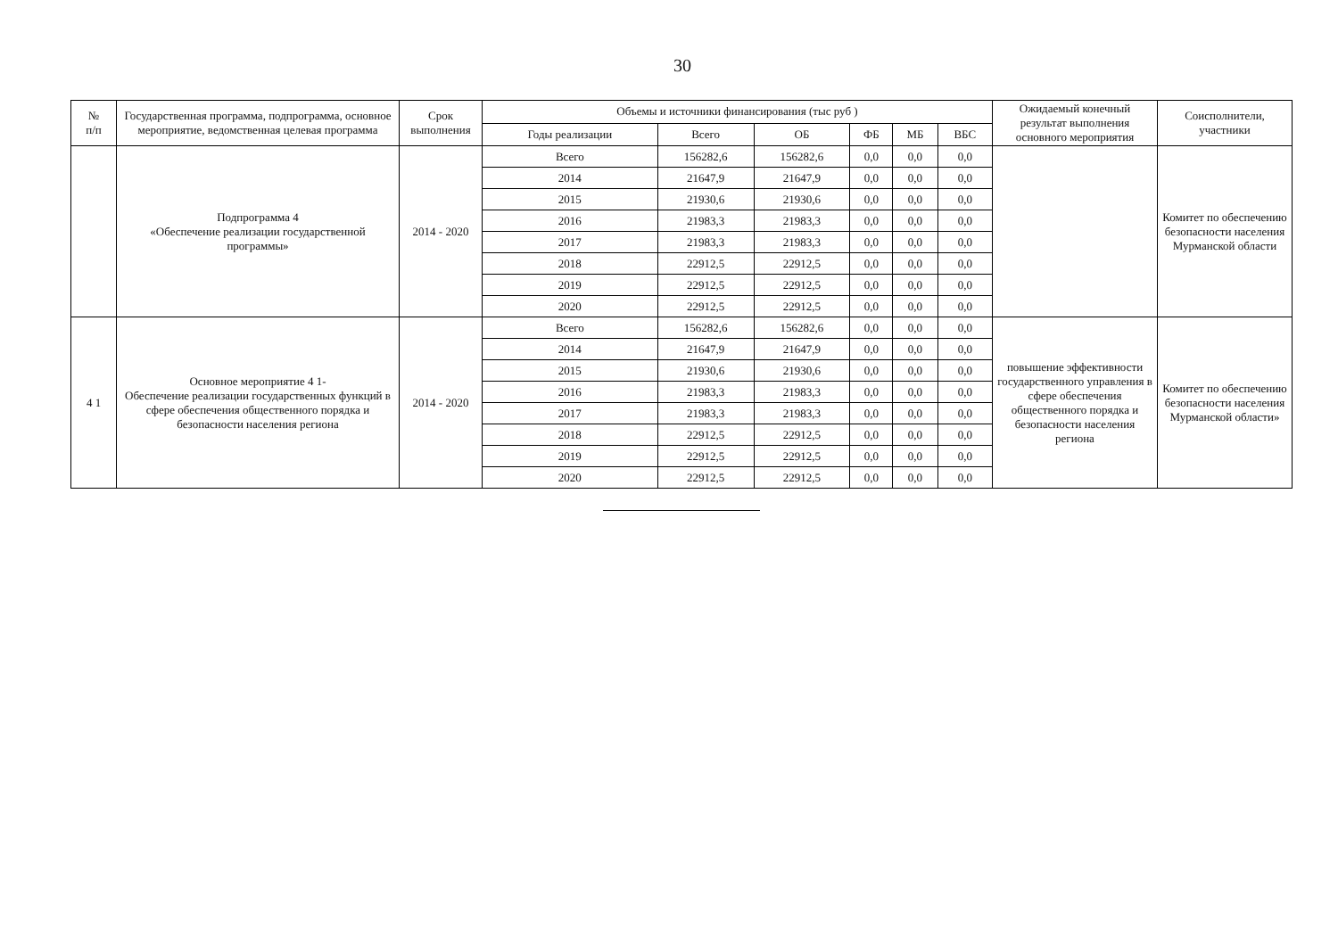30
| № п/п | Государственная программа, подпрограмма, основное мероприятие, ведомственная целевая программа | Срок выполнения | Объемы и источники финансирования (тыс руб ) | | | | | | Ожидаемый конечный результат выполнения основного мероприятия | Соисполнители, участники |
| --- | --- | --- | --- | --- | --- | --- | --- | --- | --- | --- |
| | | | Годы реализации | Всего | ОБ | ФБ | МБ | ВБС | | |
| | Подпрограмма 4 «Обеспечение реализации государственной программы» | 2014 - 2020 | Всего | 156282,6 | 156282,6 | 0,0 | 0,0 | 0,0 | | Комитет по обеспечению безопасности населения Мурманской области |
| | | | 2014 | 21647,9 | 21647,9 | 0,0 | 0,0 | 0,0 | | |
| | | | 2015 | 21930,6 | 21930,6 | 0,0 | 0,0 | 0,0 | | |
| | | | 2016 | 21983,3 | 21983,3 | 0,0 | 0,0 | 0,0 | | |
| | | | 2017 | 21983,3 | 21983,3 | 0,0 | 0,0 | 0,0 | | |
| | | | 2018 | 22912,5 | 22912,5 | 0,0 | 0,0 | 0,0 | | |
| | | | 2019 | 22912,5 | 22912,5 | 0,0 | 0,0 | 0,0 | | |
| | | | 2020 | 22912,5 | 22912,5 | 0,0 | 0,0 | 0,0 | | |
| 4 1 | Основное мероприятие 4 1- Обеспечение реализации государственных функций в сфере обеспечения общественного порядка и безопасности населения региона | 2014 - 2020 | Всего | 156282,6 | 156282,6 | 0,0 | 0,0 | 0,0 | повышение эффективности государственного управления в сфере обеспечения общественного порядка и безопасности населения региона | Комитет по обеспечению безопасности населения Мурманской области» |
| | | | 2014 | 21647,9 | 21647,9 | 0,0 | 0,0 | 0,0 | | |
| | | | 2015 | 21930,6 | 21930,6 | 0,0 | 0,0 | 0,0 | | |
| | | | 2016 | 21983,3 | 21983,3 | 0,0 | 0,0 | 0,0 | | |
| | | | 2017 | 21983,3 | 21983,3 | 0,0 | 0,0 | 0,0 | | |
| | | | 2018 | 22912,5 | 22912,5 | 0,0 | 0,0 | 0,0 | | |
| | | | 2019 | 22912,5 | 22912,5 | 0,0 | 0,0 | 0,0 | | |
| | | | 2020 | 22912,5 | 22912,5 | 0,0 | 0,0 | 0,0 | | |